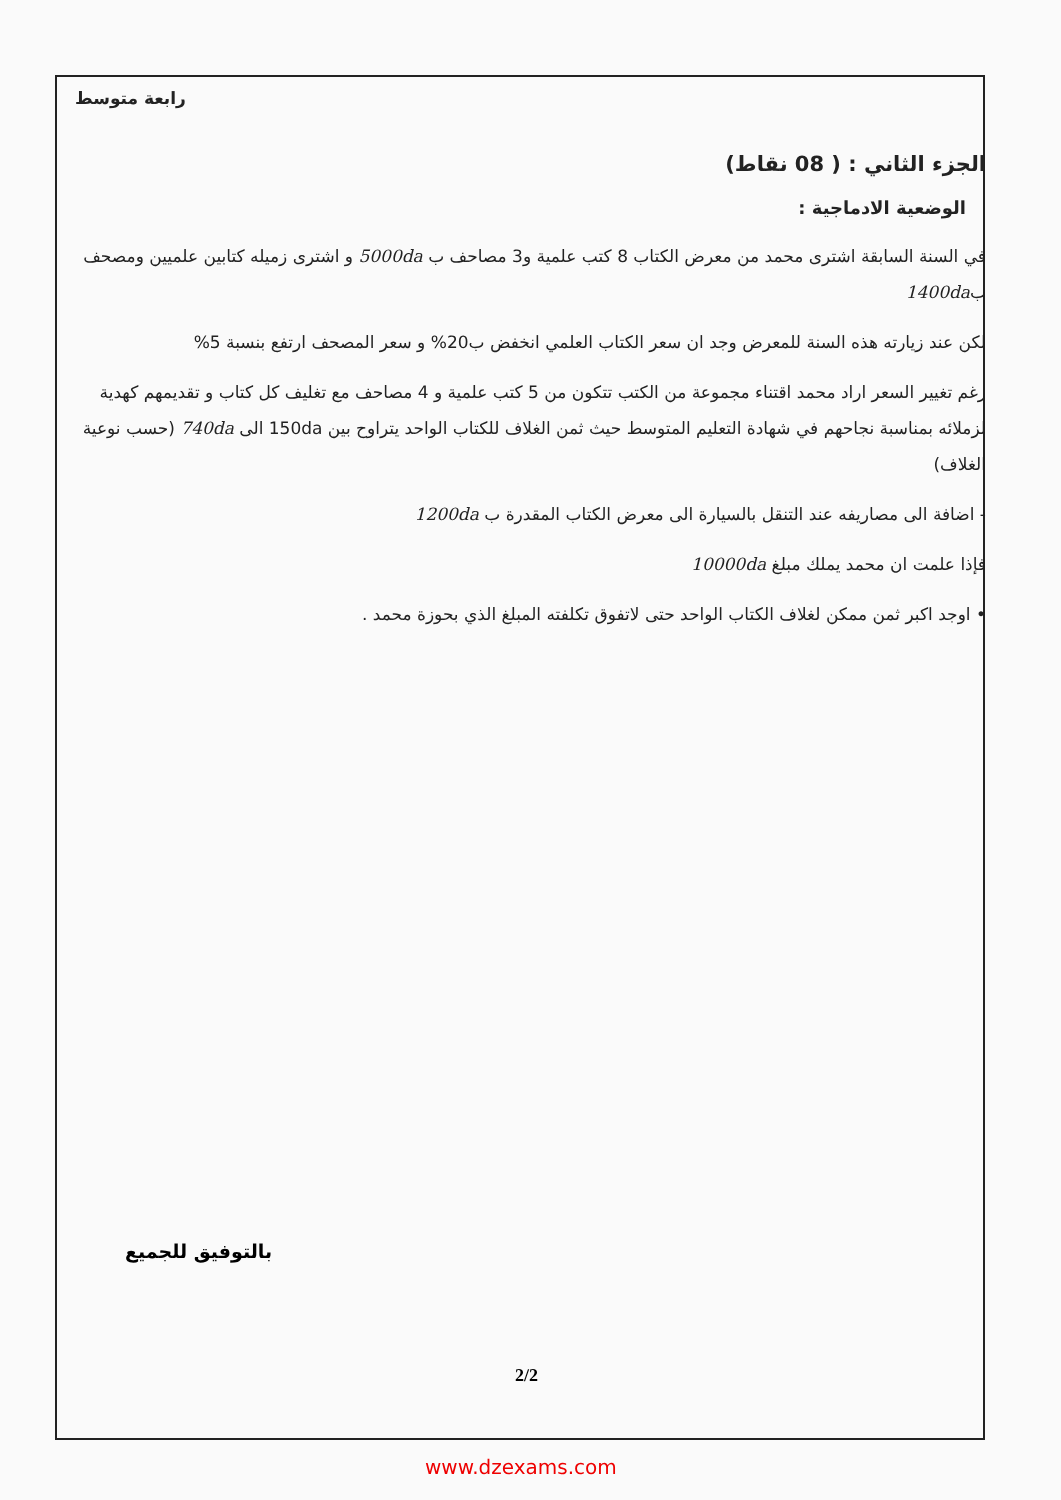رابعة متوسط
الجزء الثاني : ( 08 نقاط)
الوضعية الادماجية :
في السنة السابقة اشترى محمد من معرض الكتاب 8 كتب علمية و3 مصاحف ب 5000da و اشترى زميله كتابين علميين ومصحف ب1400da
لكن عند زيارته هذه السنة للمعرض وجد ان سعر الكتاب العلمي انخفض ب20% و سعر المصحف ارتفع بنسبة 5%
رغم تغيير السعر اراد محمد اقتناء مجموعة من الكتب تتكون من 5 كتب علمية و 4 مصاحف مع تغليف كل كتاب و تقديمهم كهدية لزملائه بمناسبة نجاحهم في شهادة التعليم المتوسط حيث ثمن الغلاف للكتاب الواحد يتراوح بين 150da الى 740da (حسب نوعية الغلاف)
- اضافة الى مصاريفه عند التنقل بالسيارة الى معرض الكتاب المقدرة ب 1200da
فإذا علمت ان محمد يملك مبلغ 10000da
• اوجد اكبر ثمن ممكن لغلاف الكتاب الواحد حتى لاتفوق تكلفته المبلغ الذي بحوزة محمد .
بالتوفيق للجميع
2/2
www.dzexams.com